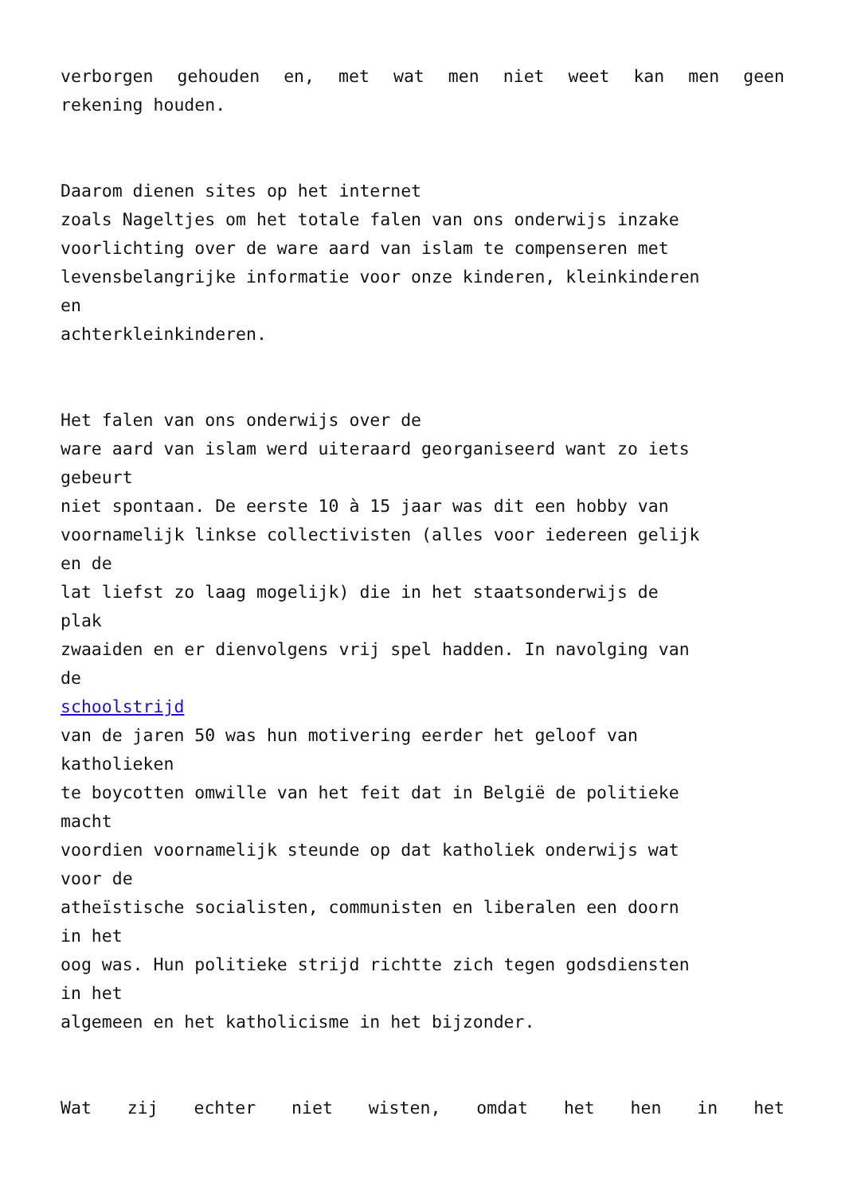verborgen gehouden en, met wat men niet weet kan men geen
rekening houden.
Daarom dienen sites op het internet
zoals Nageltjes om het totale falen van ons onderwijs inzake
voorlichting over de ware aard van islam te compenseren met
levensbelangrijke informatie voor onze kinderen, kleinkinderen
en
achterkleinkinderen.
Het falen van ons onderwijs over de
ware aard van islam werd uiteraard georganiseerd want zo iets
gebeurt
niet spontaan. De eerste 10 à 15 jaar was dit een hobby van
voornamelijk linkse collectivisten (alles voor iedereen gelijk
en de
lat liefst zo laag mogelijk) die in het staatsonderwijs de
plak
zwaaiden en er dienvolgens vrij spel hadden. In navolging van
de
schoolstrijd
van de jaren 50 was hun motivering eerder het geloof van
katholieken
te boycotten omwille van het feit dat in België de politieke
macht
voordien voornamelijk steunde op dat katholiek onderwijs wat
voor de
atheïstische socialisten, communisten en liberalen een doorn
in het
oog was. Hun politieke strijd richtte zich tegen godsdiensten
in het
algemeen en het katholicisme in het bijzonder.
Wat zij echter niet wisten, omdat het hen in het